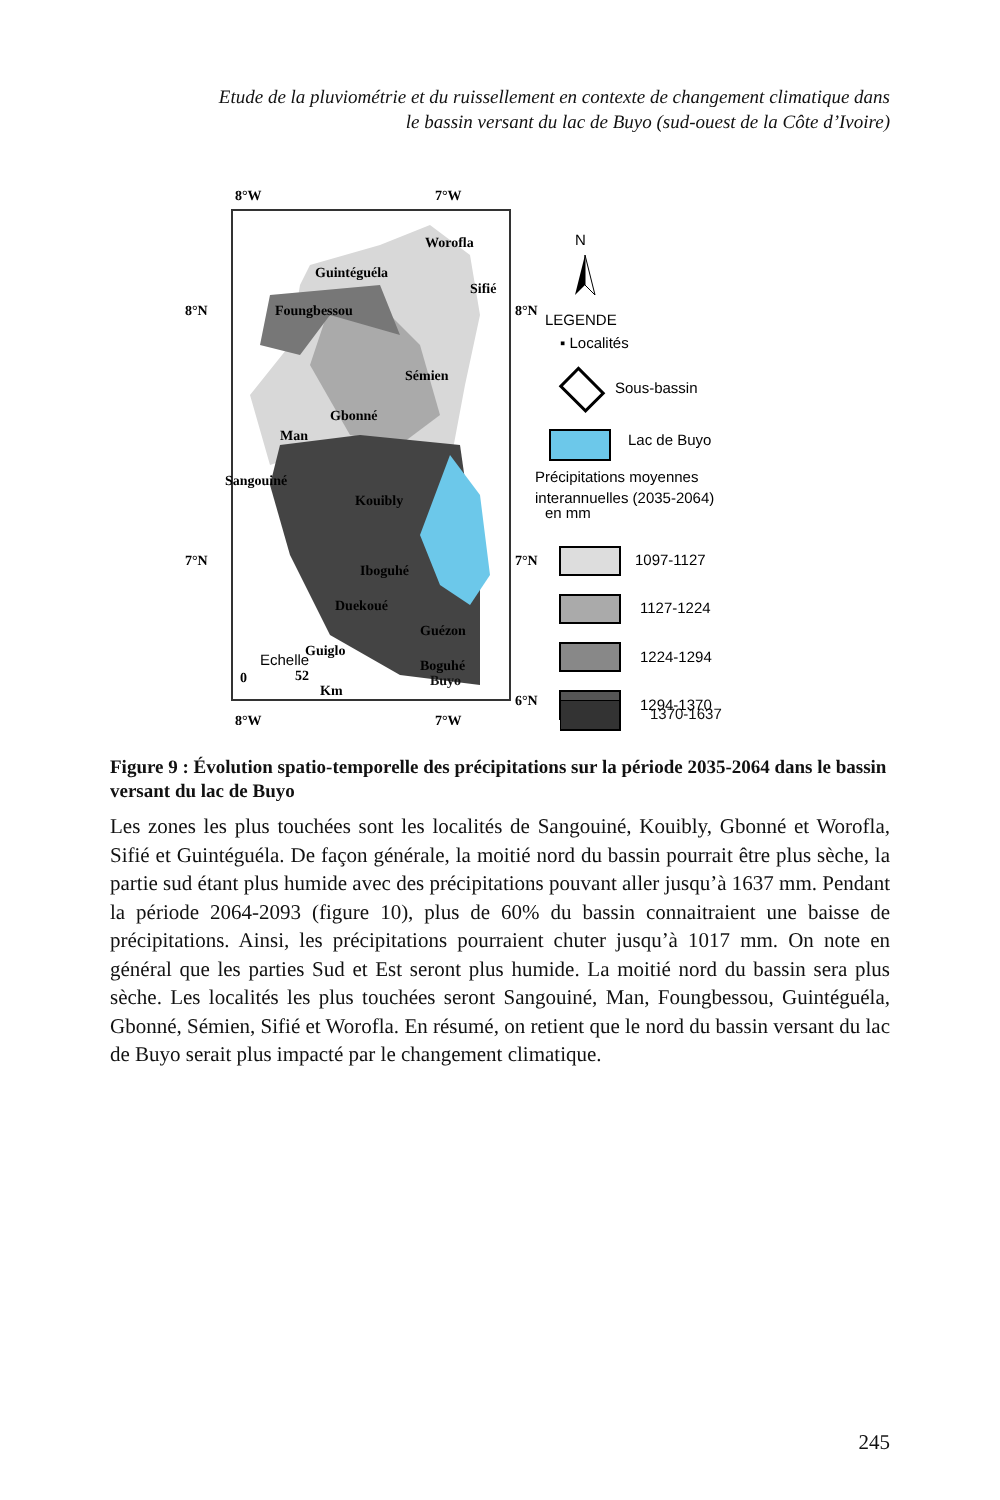Etude de la pluviométrie et du ruissellement en contexte de changement climatique dans
le bassin versant du lac de Buyo (sud-ouest de la Côte d’Ivoire)
8°W
7°W
8°N
8°N
7°N
7°N
6°N
8°W
7°W
Worofla
Guintéguéla
Sifié
Foungbessou
Sémien
Gbonné
Man
Sangouiné
Kouibly
Iboguhé
Duekoué
Guézon
Guiglo
Boguhé
Buyo
Echelle
0
52
Km
N
LEGENDE
▪ Localités
Sous-bassin
Lac de Buyo
Précipitations moyennes
interannuelles (2035-2064)
en mm
1097-1127
1127-1224
1224-1294
1294-1370
1370-1637
Figure 9 : Évolution spatio-temporelle des précipitations sur la période 2035-2064 dans le bassin versant du lac de Buyo
Les zones les plus touchées sont les localités de Sangouiné, Kouibly, Gbonné et Worofla, Sifié et Guintéguéla. De façon générale, la moitié nord du bassin pourrait être plus sèche, la partie sud étant plus humide avec des précipitations pouvant aller jusqu’à 1637 mm. Pendant la période 2064-2093 (figure 10), plus de 60% du bassin connaitraient une baisse de précipitations. Ainsi, les précipitations pourraient chuter jusqu’à 1017 mm. On note en général que les parties Sud et Est seront plus humide. La moitié nord du bassin sera plus sèche. Les localités les plus touchées seront Sangouiné, Man, Foungbessou, Guintéguéla, Gbonné, Sémien, Sifié et Worofla. En résumé, on retient que le nord du bassin versant du lac de Buyo serait plus impacté par le changement climatique.
245